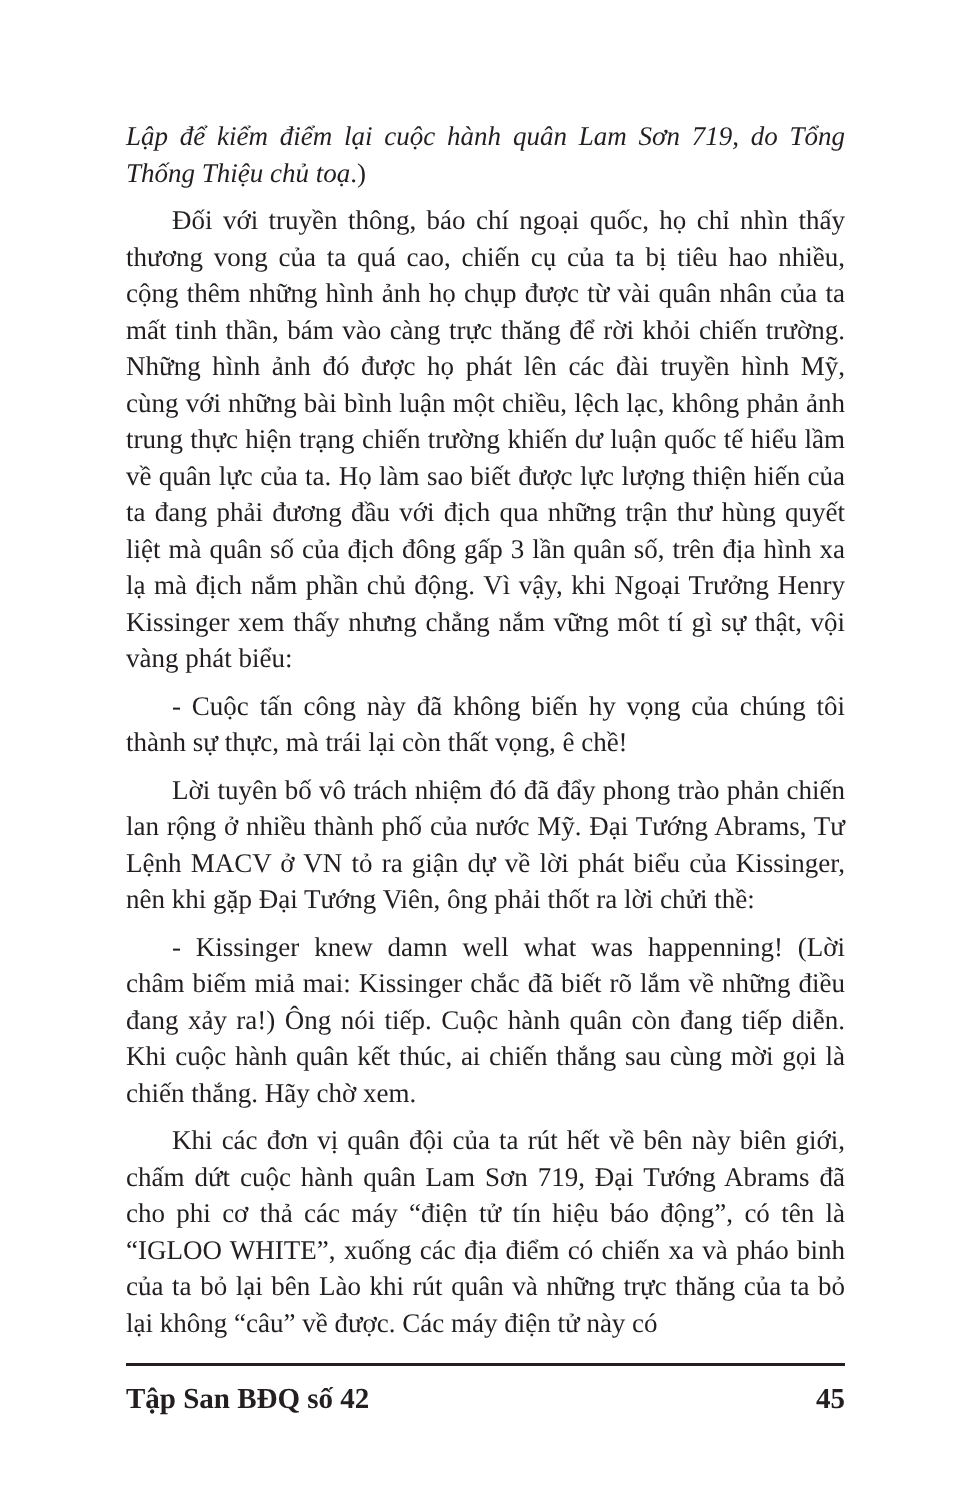Lập để kiểm điểm lại cuộc hành quân Lam Sơn 719, do Tổng Thống Thiệu chủ toạ.)
Đối với truyền thông, báo chí ngoại quốc, họ chỉ nhìn thấy thương vong của ta quá cao, chiến cụ của ta bị tiêu hao nhiều, cộng thêm những hình ảnh họ chụp được từ vài quân nhân của ta mất tinh thần, bám vào càng trực thăng để rời khỏi chiến trường. Những hình ảnh đó được họ phát lên các đài truyền hình Mỹ, cùng với những bài bình luận một chiều, lệch lạc, không phản ảnh trung thực hiện trạng chiến trường khiến dư luận quốc tế hiểu lầm về quân lực của ta. Họ làm sao biết được lực lượng thiện hiến của ta đang phải đương đầu với địch qua những trận thư hùng quyết liệt mà quân số của địch đông gấp 3 lần quân số, trên địa hình xa lạ mà địch nắm phần chủ động. Vì vậy, khi Ngoại Trưởng Henry Kissinger xem thấy nhưng chẳng nắm vững môt tí gì sự thật, vội vàng phát biểu:
- Cuộc tấn công này đã không biến hy vọng của chúng tôi thành sự thực, mà trái lại còn thất vọng, ê chề!
Lời tuyên bố vô trách nhiệm đó đã đẩy phong trào phản chiến lan rộng ở nhiều thành phố của nước Mỹ. Đại Tướng Abrams, Tư Lệnh MACV ở VN tỏ ra giận dự về lời phát biểu của Kissinger, nên khi gặp Đại Tướng Viên, ông phải thốt ra lời chửi thề:
- Kissinger knew damn well what was happenning! (Lời châm biếm miả mai: Kissinger chắc đã biết rõ lắm về những điều đang xảy ra!) Ông nói tiếp. Cuộc hành quân còn đang tiếp diễn. Khi cuộc hành quân kết thúc, ai chiến thắng sau cùng mời gọi là chiến thắng. Hãy chờ xem.
Khi các đơn vị quân đội của ta rút hết về bên này biên giới, chấm dứt cuộc hành quân Lam Sơn 719, Đại Tướng Abrams đã cho phi cơ thả các máy “điện tử tín hiệu báo động”, có tên là “IGLOO WHITE”, xuống các địa điểm có chiến xa và pháo binh của ta bỏ lại bên Lào khi rút quân và những trực thăng của ta bỏ lại không “câu” về được. Các máy điện tử này có
Tập San BĐQ số 42 45